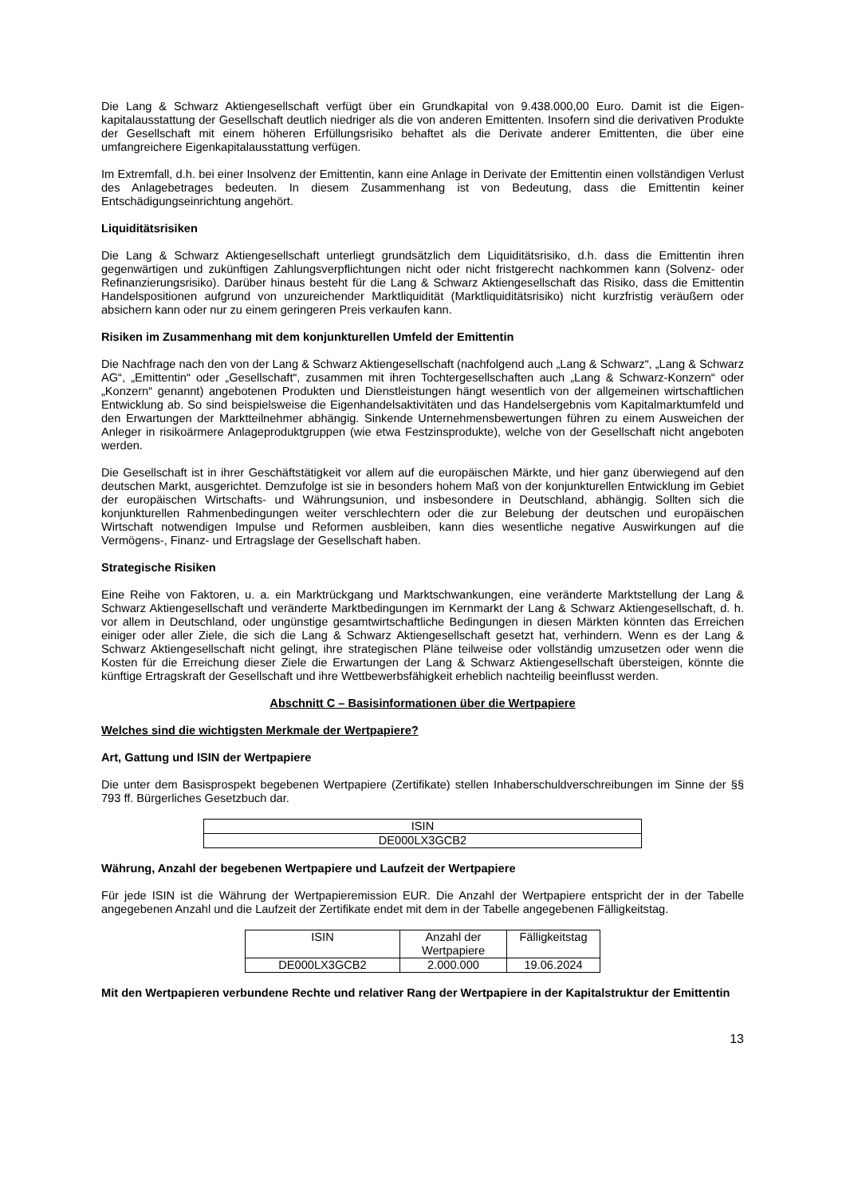Die Lang & Schwarz Aktiengesellschaft verfügt über ein Grundkapital von 9.438.000,00 Euro. Damit ist die Eigen-kapitalausstattung der Gesellschaft deutlich niedriger als die von anderen Emittenten. Insofern sind die derivativen Produkte der Gesellschaft mit einem höheren Erfüllungsrisiko behaftet als die Derivate anderer Emittenten, die über eine umfangreichere Eigenkapitalausstattung verfügen.
Im Extremfall, d.h. bei einer Insolvenz der Emittentin, kann eine Anlage in Derivate der Emittentin einen vollständigen Verlust des Anlagebetrages bedeuten. In diesem Zusammenhang ist von Bedeutung, dass die Emittentin keiner Entschädigungseinrichtung angehört.
Liquiditätsrisiken
Die Lang & Schwarz Aktiengesellschaft unterliegt grundsätzlich dem Liquiditätsrisiko, d.h. dass die Emittentin ihren gegenwärtigen und zukünftigen Zahlungsverpflichtungen nicht oder nicht fristgerecht nachkommen kann (Solvenz- oder Refinanzierungsrisiko). Darüber hinaus besteht für die Lang & Schwarz Aktiengesellschaft das Risiko, dass die Emittentin Handelspositionen aufgrund von unzureichender Marktliquidität (Marktliquiditätsrisiko) nicht kurzfristig veräußern oder absichern kann oder nur zu einem geringeren Preis verkaufen kann.
Risiken im Zusammenhang mit dem konjunkturellen Umfeld der Emittentin
Die Nachfrage nach den von der Lang & Schwarz Aktiengesellschaft (nachfolgend auch „Lang & Schwarz“, „Lang & Schwarz AG“, „Emittentin“ oder „Gesellschaft“, zusammen mit ihren Tochtergesellschaften auch „Lang & Schwarz-Konzern“ oder „Konzern“ genannt) angebotenen Produkten und Dienstleistungen hängt wesentlich von der allgemeinen wirtschaftlichen Entwicklung ab. So sind beispielsweise die Eigenhandelsaktivitäten und das Handelsergebnis vom Kapitalmarktumfeld und den Erwartungen der Marktteilnehmer abhängig. Sinkende Unternehmensbewertungen führen zu einem Ausweichen der Anleger in risikoärmere Anlageproduktgruppen (wie etwa Festzinsprodukte), welche von der Gesellschaft nicht angeboten werden.
Die Gesellschaft ist in ihrer Geschäftstätigkeit vor allem auf die europäischen Märkte, und hier ganz überwiegend auf den deutschen Markt, ausgerichtet. Demzufolge ist sie in besonders hohem Maß von der konjunkturellen Entwicklung im Gebiet der europäischen Wirtschafts- und Währungsunion, und insbesondere in Deutschland, abhängig. Sollten sich die konjunkturellen Rahmenbedingungen weiter verschlechtern oder die zur Belebung der deutschen und europäischen Wirtschaft notwendigen Impulse und Reformen ausbleiben, kann dies wesentliche negative Auswirkungen auf die Vermögens-, Finanz- und Ertragslage der Gesellschaft haben.
Strategische Risiken
Eine Reihe von Faktoren, u. a. ein Marktrückgang und Marktschwankungen, eine veränderte Marktstellung der Lang & Schwarz Aktiengesellschaft und veränderte Marktbedingungen im Kernmarkt der Lang & Schwarz Aktiengesellschaft, d. h. vor allem in Deutschland, oder ungünstige gesamtwirtschaftliche Bedingungen in diesen Märkten könnten das Erreichen einiger oder aller Ziele, die sich die Lang & Schwarz Aktiengesellschaft gesetzt hat, verhindern. Wenn es der Lang & Schwarz Aktiengesellschaft nicht gelingt, ihre strategischen Pläne teilweise oder vollständig umzusetzen oder wenn die Kosten für die Erreichung dieser Ziele die Erwartungen der Lang & Schwarz Aktiengesellschaft übersteigen, könnte die künftige Ertragskraft der Gesellschaft und ihre Wettbewerbsfähigkeit erheblich nachteilig beeinflusst werden.
Abschnitt C – Basisinformationen über die Wertpapiere
Welches sind die wichtigsten Merkmale der Wertpapiere?
Art, Gattung und ISIN der Wertpapiere
Die unter dem Basisprospekt begebenen Wertpapiere (Zertifikate) stellen Inhaberschuldverschreibungen im Sinne der §§ 793 ff. Bürgerliches Gesetzbuch dar.
| ISIN |
| DE000LX3GCB2 |
Währung, Anzahl der begebenen Wertpapiere und Laufzeit der Wertpapiere
Für jede ISIN ist die Währung der Wertpapieremission EUR. Die Anzahl der Wertpapiere entspricht der in der Tabelle angegebenen Anzahl und die Laufzeit der Zertifikate endet mit dem in der Tabelle angegebenen Fälligkeitstag.
| ISIN | Anzahl der Wertpapiere | Fälligkeitstag |
| DE000LX3GCB2 | 2.000.000 | 19.06.2024 |
Mit den Wertpapieren verbundene Rechte und relativer Rang der Wertpapiere in der Kapitalstruktur der Emittentin
13